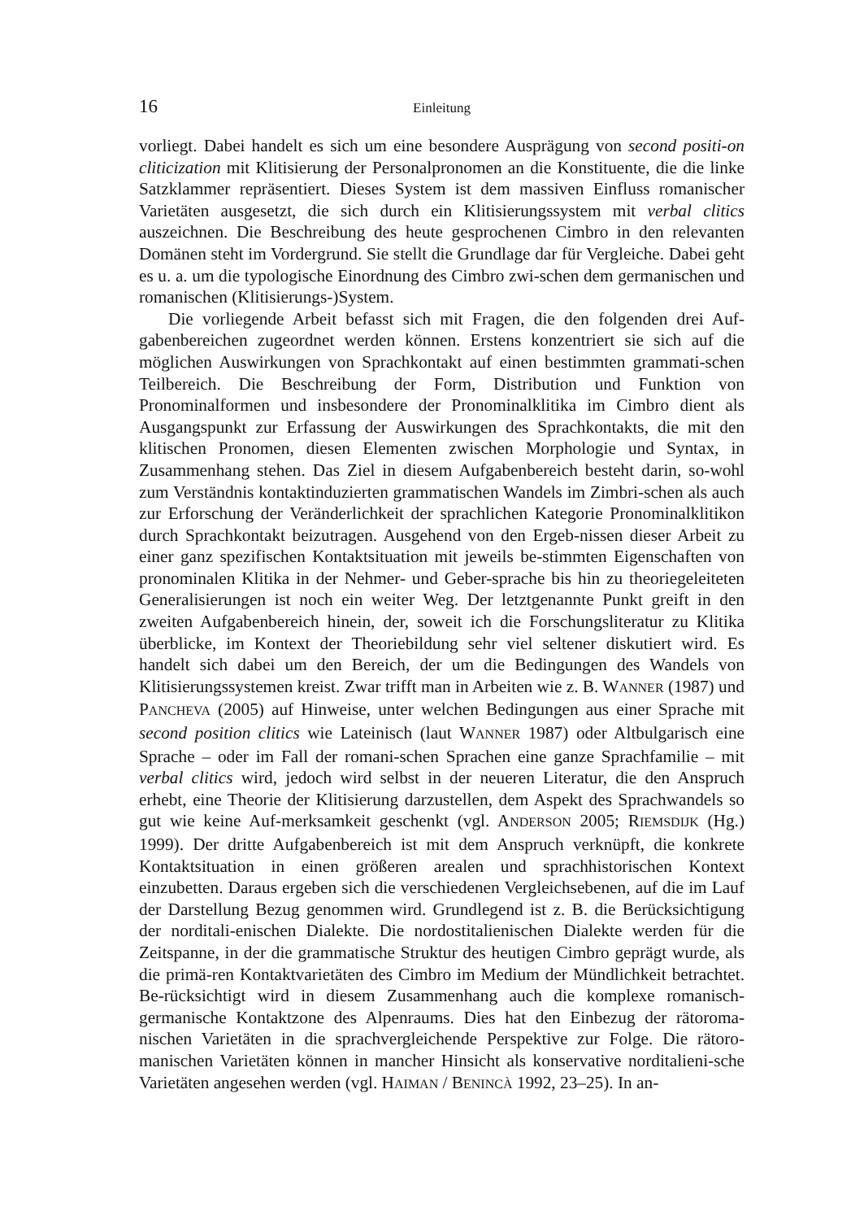16 Einleitung
vorliegt. Dabei handelt es sich um eine besondere Ausprägung von second positi-on cliticization mit Klitisierung der Personalpronomen an die Konstituente, die die linke Satzklammer repräsentiert. Dieses System ist dem massiven Einfluss romanischer Varietäten ausgesetzt, die sich durch ein Klitisierungssystem mit verbal clitics auszeichnen. Die Beschreibung des heute gesprochenen Cimbro in den relevanten Domänen steht im Vordergrund. Sie stellt die Grundlage dar für Vergleiche. Dabei geht es u. a. um die typologische Einordnung des Cimbro zwi-schen dem germanischen und romanischen (Klitisierungs-)System.
Die vorliegende Arbeit befasst sich mit Fragen, die den folgenden drei Auf-gabenbereichen zugeordnet werden können. Erstens konzentriert sie sich auf die möglichen Auswirkungen von Sprachkontakt auf einen bestimmten grammati-schen Teilbereich. Die Beschreibung der Form, Distribution und Funktion von Pronominalformen und insbesondere der Pronominalklitika im Cimbro dient als Ausgangspunkt zur Erfassung der Auswirkungen des Sprachkontakts, die mit den klitischen Pronomen, diesen Elementen zwischen Morphologie und Syntax, in Zusammenhang stehen. Das Ziel in diesem Aufgabenbereich besteht darin, so-wohl zum Verständnis kontaktinduzierten grammatischen Wandels im Zimbri-schen als auch zur Erforschung der Veränderlichkeit der sprachlichen Kategorie Pronominalklitikon durch Sprachkontakt beizutragen. Ausgehend von den Ergeb-nissen dieser Arbeit zu einer ganz spezifischen Kontaktsituation mit jeweils be-stimmten Eigenschaften von pronominalen Klitika in der Nehmer- und Geber-sprache bis hin zu theoriegeleiteten Generalisierungen ist noch ein weiter Weg. Der letztgenannte Punkt greift in den zweiten Aufgabenbereich hinein, der, soweit ich die Forschungsliteratur zu Klitika überblicke, im Kontext der Theoriebildung sehr viel seltener diskutiert wird. Es handelt sich dabei um den Bereich, der um die Bedingungen des Wandels von Klitisierungssystemen kreist. Zwar trifft man in Arbeiten wie z. B. WANNER (1987) und PANCHEVA (2005) auf Hinweise, unter welchen Bedingungen aus einer Sprache mit second position clitics wie Lateinisch (laut WANNER 1987) oder Altbulgarisch eine Sprache – oder im Fall der romani-schen Sprachen eine ganze Sprachfamilie – mit verbal clitics wird, jedoch wird selbst in der neueren Literatur, die den Anspruch erhebt, eine Theorie der Klitisierung darzustellen, dem Aspekt des Sprachwandels so gut wie keine Auf-merksamkeit geschenkt (vgl. ANDERSON 2005; RIEMSDIJK (Hg.) 1999). Der dritte Aufgabenbereich ist mit dem Anspruch verknüpft, die konkrete Kontaktsituation in einen größeren arealen und sprachhistorischen Kontext einzubetten. Daraus ergeben sich die verschiedenen Vergleichsebenen, auf die im Lauf der Darstellung Bezug genommen wird. Grundlegend ist z. B. die Berücksichtigung der norditali-enischen Dialekte. Die nordostitalienischen Dialekte werden für die Zeitspanne, in der die grammatische Struktur des heutigen Cimbro geprägt wurde, als die primä-ren Kontaktvarietäten des Cimbro im Medium der Mündlichkeit betrachtet. Be-rücksichtigt wird in diesem Zusammenhang auch die komplexe romanisch-germanische Kontaktzone des Alpenraums. Dies hat den Einbezug der rätoroma-nischen Varietäten in die sprachvergleichende Perspektive zur Folge. Die rätoro-manischen Varietäten können in mancher Hinsicht als konservative norditalieni-sche Varietäten angesehen werden (vgl. HAIMAN / BENINCÀ 1992, 23–25). In an-